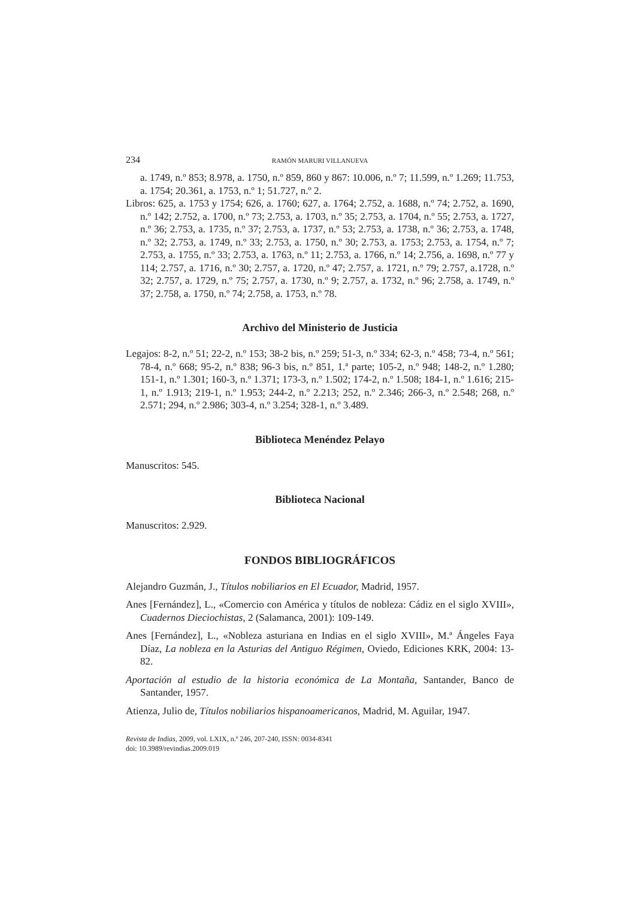234 RAMÓN MARURI VILLANUEVA
a. 1749, n.º 853; 8.978, a. 1750, n.º 859, 860 y 867: 10.006, n.º 7; 11.599, n.º 1.269; 11.753, a. 1754; 20.361, a. 1753, n.º 1; 51.727, n.º 2.
Libros: 625, a. 1753 y 1754; 626, a. 1760; 627, a. 1764; 2.752, a. 1688, n.º 74; 2.752, a. 1690, n.º 142; 2.752, a. 1700, n.º 73; 2.753, a. 1703, n.º 35; 2.753, a. 1704, n.º 55; 2.753, a. 1727, n.º 36; 2.753, a. 1735, n.º 37; 2.753, a. 1737, n.º 53; 2.753, a. 1738, n.º 36; 2.753, a. 1748, n.º 32; 2.753, a. 1749, n.º 33; 2.753, a. 1750, n.º 30; 2.753, a. 1753; 2.753, a. 1754, n.º 7; 2.753, a. 1755, n.º 33; 2.753, a. 1763, n.º 11; 2.753, a. 1766, n.º 14; 2.756, a. 1698, n.º 77 y 114; 2.757, a. 1716, n.º 30; 2.757, a. 1720, n.º 47; 2.757, a. 1721, n.º 79; 2.757, a.1728, n.º 32; 2.757, a. 1729, n.º 75; 2.757, a. 1730, n.º 9; 2.757, a. 1732, n.º 96; 2.758, a. 1749, n.º 37; 2.758, a. 1750, n.º 74; 2.758, a. 1753, n.º 78.
Archivo del Ministerio de Justicia
Legajos: 8-2, n.º 51; 22-2, n.º 153; 38-2 bis, n.º 259; 51-3, n.º 334; 62-3, n.º 458; 73-4, n.º 561; 78-4, n.º 668; 95-2, n.º 838; 96-3 bis, n.º 851, 1.ª parte; 105-2, n.º 948; 148-2, n.º 1.280; 151-1, n.º 1.301; 160-3, n.º 1.371; 173-3, n.º 1.502; 174-2, n.º 1.508; 184-1, n.º 1.616; 215-1, n.º 1.913; 219-1, n.º 1.953; 244-2, n.º 2.213; 252, n.º 2.346; 266-3, n.º 2.548; 268, n.º 2.571; 294, n.º 2.986; 303-4, n.º 3.254; 328-1, n.º 3.489.
Biblioteca Menéndez Pelayo
Manuscritos: 545.
Biblioteca Nacional
Manuscritos: 2.929.
FONDOS BIBLIOGRÁFICOS
Alejandro Guzmán, J., Títulos nobiliarios en El Ecuador, Madrid, 1957.
Anes [Fernández], L., «Comercio con América y títulos de nobleza: Cádiz en el siglo XVIII», Cuadernos Dieciochistas, 2 (Salamanca, 2001): 109-149.
Anes [Fernández], L., «Nobleza asturiana en Indias en el siglo XVIII», M.ª Ángeles Faya Díaz, La nobleza en la Asturias del Antiguo Régimen, Oviedo, Ediciones KRK, 2004: 13-82.
Aportación al estudio de la historia económica de La Montaña, Santander, Banco de Santander, 1957.
Atienza, Julio de, Títulos nobiliarios hispanoamericanos, Madrid, M. Aguilar, 1947.
Revista de Indias, 2009, vol. LXIX, n.º 246, 207-240, ISSN: 0034-8341
doi: 10.3989/revindias.2009.019